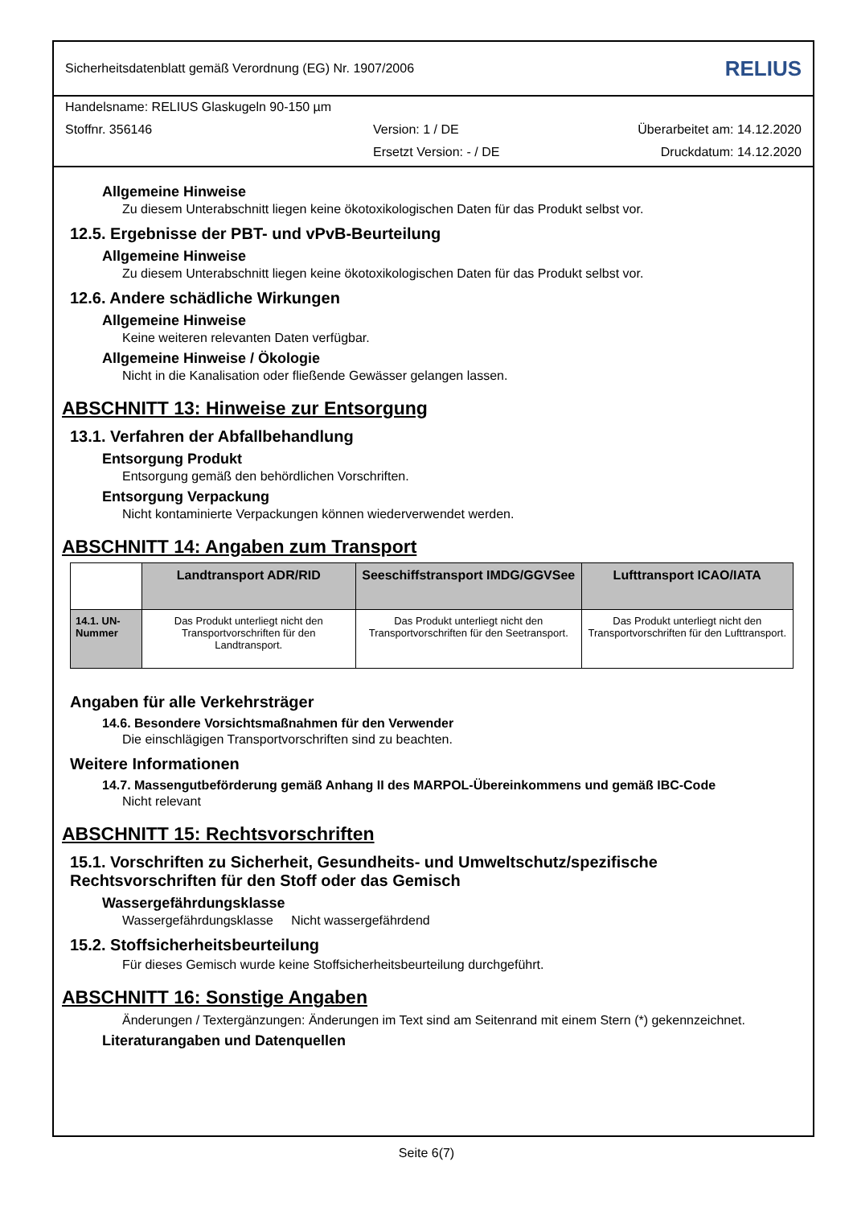Sicherheitsdatenblatt gemäß Verordnung (EG) Nr. 1907/2006 RELIUS
Handelsname: RELIUS Glaskugeln 90-150 µm
Stoffnr. 356146 Version: 1 / DE Überarbeitet am: 14.12.2020
Ersetzt Version: - / DE Druckdatum: 14.12.2020
Allgemeine Hinweise
Zu diesem Unterabschnitt liegen keine ökotoxikologischen Daten für das Produkt selbst vor.
12.5. Ergebnisse der PBT- und vPvB-Beurteilung
Allgemeine Hinweise
Zu diesem Unterabschnitt liegen keine ökotoxikologischen Daten für das Produkt selbst vor.
12.6. Andere schädliche Wirkungen
Allgemeine Hinweise
Keine weiteren relevanten Daten verfügbar.
Allgemeine Hinweise / Ökologie
Nicht in die Kanalisation oder fließende Gewässer gelangen lassen.
ABSCHNITT 13: Hinweise zur Entsorgung
13.1. Verfahren der Abfallbehandlung
Entsorgung Produkt
Entsorgung gemäß den behördlichen Vorschriften.
Entsorgung Verpackung
Nicht kontaminierte Verpackungen können wiederverwendet werden.
ABSCHNITT 14: Angaben zum Transport
| | Landtransport ADR/RID | Seeschiffstransport IMDG/GGVSee | Lufttransport ICAO/IATA |
| --- | --- | --- | --- |
| 14.1. UN-Nummer | Das Produkt unterliegt nicht den Transportvorschriften für den Landtransport. | Das Produkt unterliegt nicht den Transportvorschriften für den Seetransport. | Das Produkt unterliegt nicht den Transportvorschriften für den Lufttransport. |
Angaben für alle Verkehrsträger
14.6. Besondere Vorsichtsmaßnahmen für den Verwender
Die einschlägigen Transportvorschriften sind zu beachten.
Weitere Informationen
14.7. Massengutbeförderung gemäß Anhang II des MARPOL-Übereinkommens und gemäß IBC-Code
Nicht relevant
ABSCHNITT 15: Rechtsvorschriften
15.1. Vorschriften zu Sicherheit, Gesundheits- und Umweltschutz/spezifische Rechtsvorschriften für den Stoff oder das Gemisch
Wassergefährdungsklasse
Wassergefährdungsklasse Nicht wassergefährdend
15.2. Stoffsicherheitsbeurteilung
Für dieses Gemisch wurde keine Stoffsicherheitsbeurteilung durchgeführt.
ABSCHNITT 16: Sonstige Angaben
Änderungen / Textergänzungen: Änderungen im Text sind am Seitenrand mit einem Stern (*) gekennzeichnet.
Literaturangaben und Datenquellen
Seite 6(7)